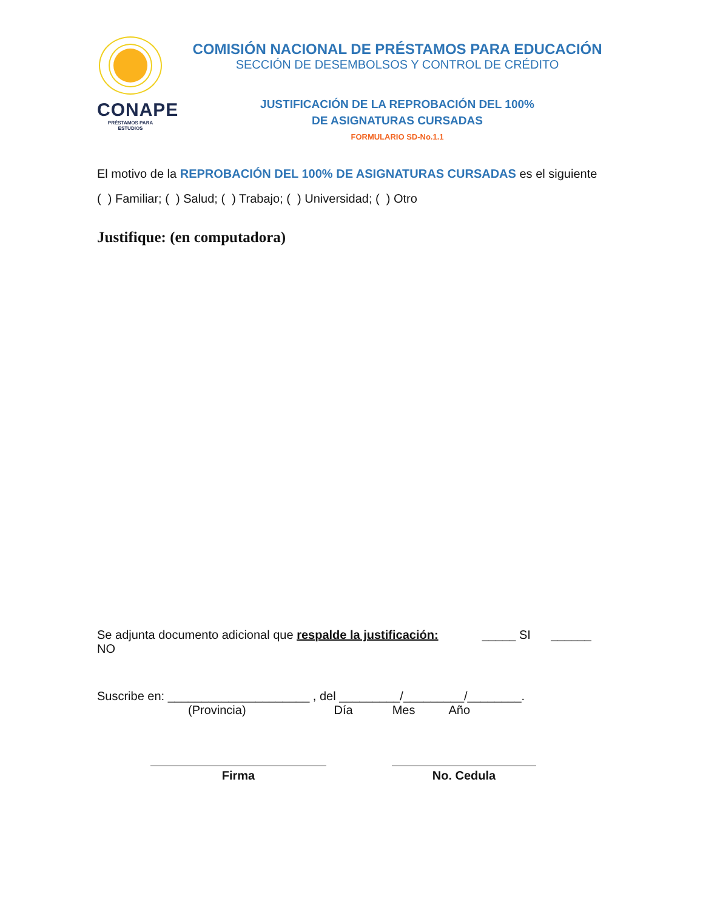CONAPE
PRÉSTAMOS PARA ESTUDIOS
COMISIÓN NACIONAL DE PRÉSTAMOS PARA EDUCACIÓN
SECCIÓN DE DESEMBOLSOS Y CONTROL DE CRÉDITO
JUSTIFICACIÓN DE LA REPROBACIÓN DEL 100%
DE ASIGNATURAS CURSADAS
FORMULARIO SD-No.1.1
El motivo de la REPROBACIÓN DEL 100% DE ASIGNATURAS CURSADAS es el siguiente
( ) Familiar; ( ) Salud; ( ) Trabajo; ( ) Universidad; ( ) Otro
Justifique: (en computadora)
Se adjunta documento adicional que respalde la justificación: _____ SI ______ NO
Suscribe en: _____________________ , del _________/_________/________.
(Provincia) Día Mes Año
Firma No. Cedula